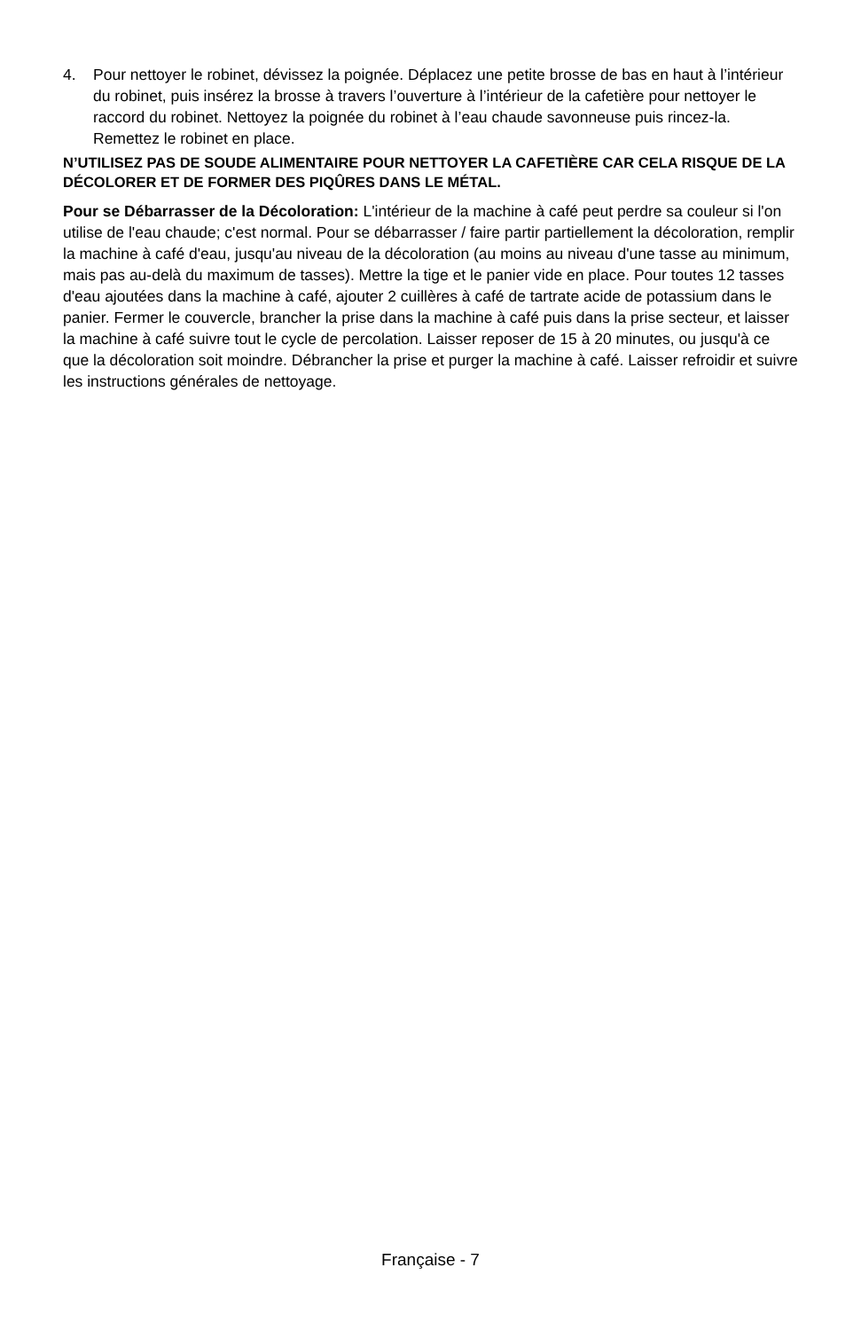4. Pour nettoyer le robinet, dévissez la poignée. Déplacez une petite brosse de bas en haut à l’intérieur du robinet, puis insérez la brosse à travers l’ouverture à l’intérieur de la cafetière pour nettoyer le raccord du robinet. Nettoyez la poignée du robinet à l’eau chaude savonneuse puis rincez-la. Remettez le robinet en place.
N’UTILISEZ PAS DE SOUDE ALIMENTAIRE POUR NETTOYER LA CAFETIÈRE CAR CELA RISQUE DE LA DÉCOLORER ET DE FORMER DES PIQÛRES DANS LE MÉTAL.
Pour se Débarrasser de la Décoloration: L'intérieur de la machine à café peut perdre sa couleur si l'on utilise de l'eau chaude; c'est normal. Pour se débarrasser / faire partir partiellement la décoloration, remplir la machine à café d'eau, jusqu'au niveau de la décoloration (au moins au niveau d'une tasse au minimum, mais pas au-delà du maximum de tasses). Mettre la tige et le panier vide en place. Pour toutes 12 tasses d'eau ajoutées dans la machine à café, ajouter 2 cuillères à café de tartrate acide de potassium dans le panier. Fermer le couvercle, brancher la prise dans la machine à café puis dans la prise secteur, et laisser la machine à café suivre tout le cycle de percolation. Laisser reposer de 15 à 20 minutes, ou jusqu'à ce que la décoloration soit moindre. Débrancher la prise et purger la machine à café. Laisser refroidir et suivre les instructions générales de nettoyage.
Française - 7